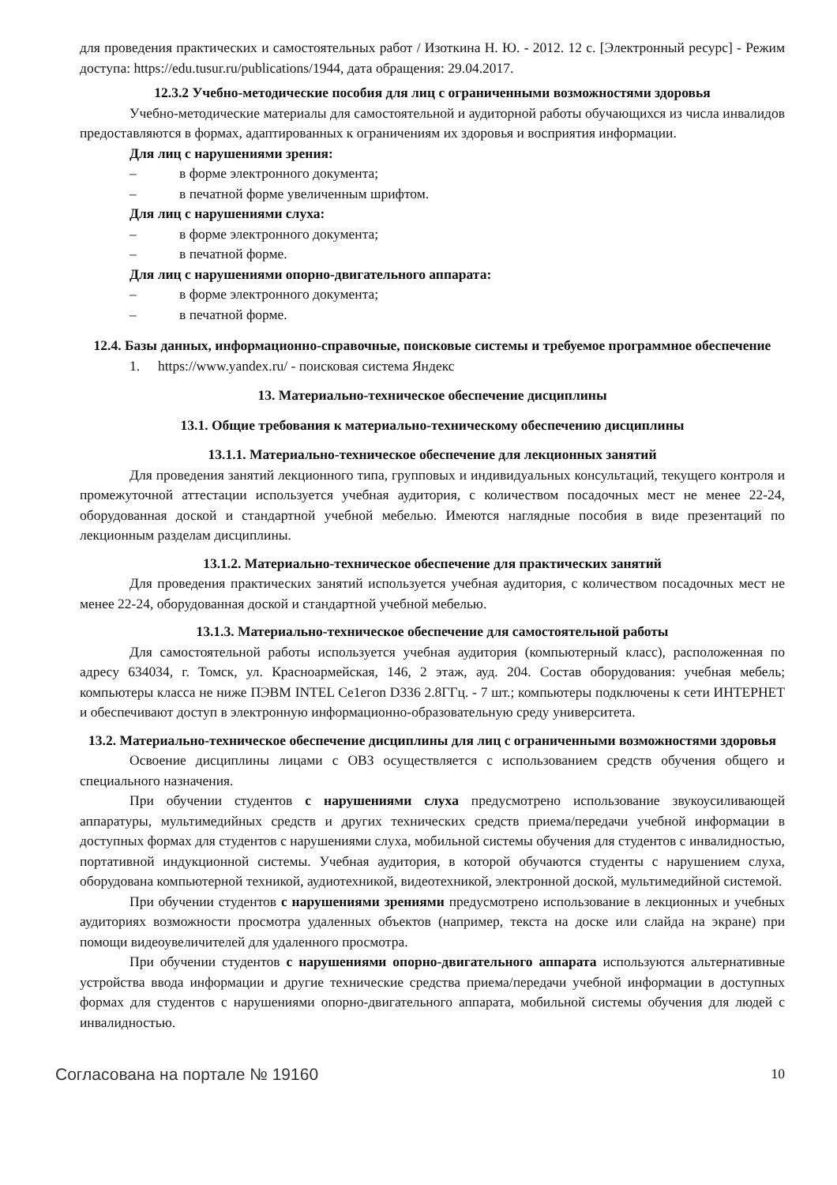для проведения практических и самостоятельных работ / Изоткина Н. Ю. - 2012. 12 с. [Электронный ресурс] - Режим доступа: https://edu.tusur.ru/publications/1944, дата обращения: 29.04.2017.
12.3.2 Учебно-методические пособия для лиц с ограниченными возможностями здоровья
Учебно-методические материалы для самостоятельной и аудиторной работы обучающихся из числа инвалидов предоставляются в формах, адаптированных к ограничениям их здоровья и восприятия информации.
Для лиц с нарушениями зрения:
– в форме электронного документа;
– в печатной форме увеличенным шрифтом.
Для лиц с нарушениями слуха:
– в форме электронного документа;
– в печатной форме.
Для лиц с нарушениями опорно-двигательного аппарата:
– в форме электронного документа;
– в печатной форме.
12.4. Базы данных, информационно-справочные, поисковые системы и требуемое программное обеспечение
1. https://www.yandex.ru/ - поисковая система Яндекс
13. Материально-техническое обеспечение дисциплины
13.1. Общие требования к материально-техническому обеспечению дисциплины
13.1.1. Материально-техническое обеспечение для лекционных занятий
Для проведения занятий лекционного типа, групповых и индивидуальных консультаций, текущего контроля и промежуточной аттестации используется учебная аудитория, с количеством посадочных мест не менее 22-24, оборудованная доской и стандартной учебной мебелью. Имеются наглядные пособия в виде презентаций по лекционным разделам дисциплины.
13.1.2. Материально-техническое обеспечение для практических занятий
Для проведения практических занятий используется учебная аудитория, с количеством посадочных мест не менее 22-24, оборудованная доской и стандартной учебной мебелью.
13.1.3. Материально-техническое обеспечение для самостоятельной работы
Для самостоятельной работы используется учебная аудитория (компьютерный класс), расположенная по адресу 634034, г. Томск, ул. Красноармейская, 146, 2 этаж, ауд. 204. Состав оборудования: учебная мебель; компьютеры класса не ниже ПЭВМ INTEL Ce1eгon D336 2.8ГГц. - 7 шт.; компьютеры подключены к сети ИНТЕРНЕТ и обеспечивают доступ в электронную информационно-образовательную среду университета.
13.2. Материально-техническое обеспечение дисциплины для лиц с ограниченными возможностями здоровья
Освоение дисциплины лицами с ОВЗ осуществляется с использованием средств обучения общего и специального назначения.
При обучении студентов с нарушениями слуха предусмотрено использование звукоусиливающей аппаратуры, мультимедийных средств и других технических средств приема/передачи учебной информации в доступных формах для студентов с нарушениями слуха, мобильной системы обучения для студентов с инвалидностью, портативной индукционной системы. Учебная аудитория, в которой обучаются студенты с нарушением слуха, оборудована компьютерной техникой, аудиотехникой, видеотехникой, электронной доской, мультимедийной системой.
При обучении студентов с нарушениями зрениями предусмотрено использование в лекционных и учебных аудиториях возможности просмотра удаленных объектов (например, текста на доске или слайда на экране) при помощи видеоувеличителей для удаленного просмотра.
При обучении студентов с нарушениями опорно-двигательного аппарата используются альтернативные устройства ввода информации и другие технические средства приема/передачи учебной информации в доступных формах для студентов с нарушениями опорно-двигательного аппарата, мобильной системы обучения для людей с инвалидностью.
Согласована на портале № 19160 10